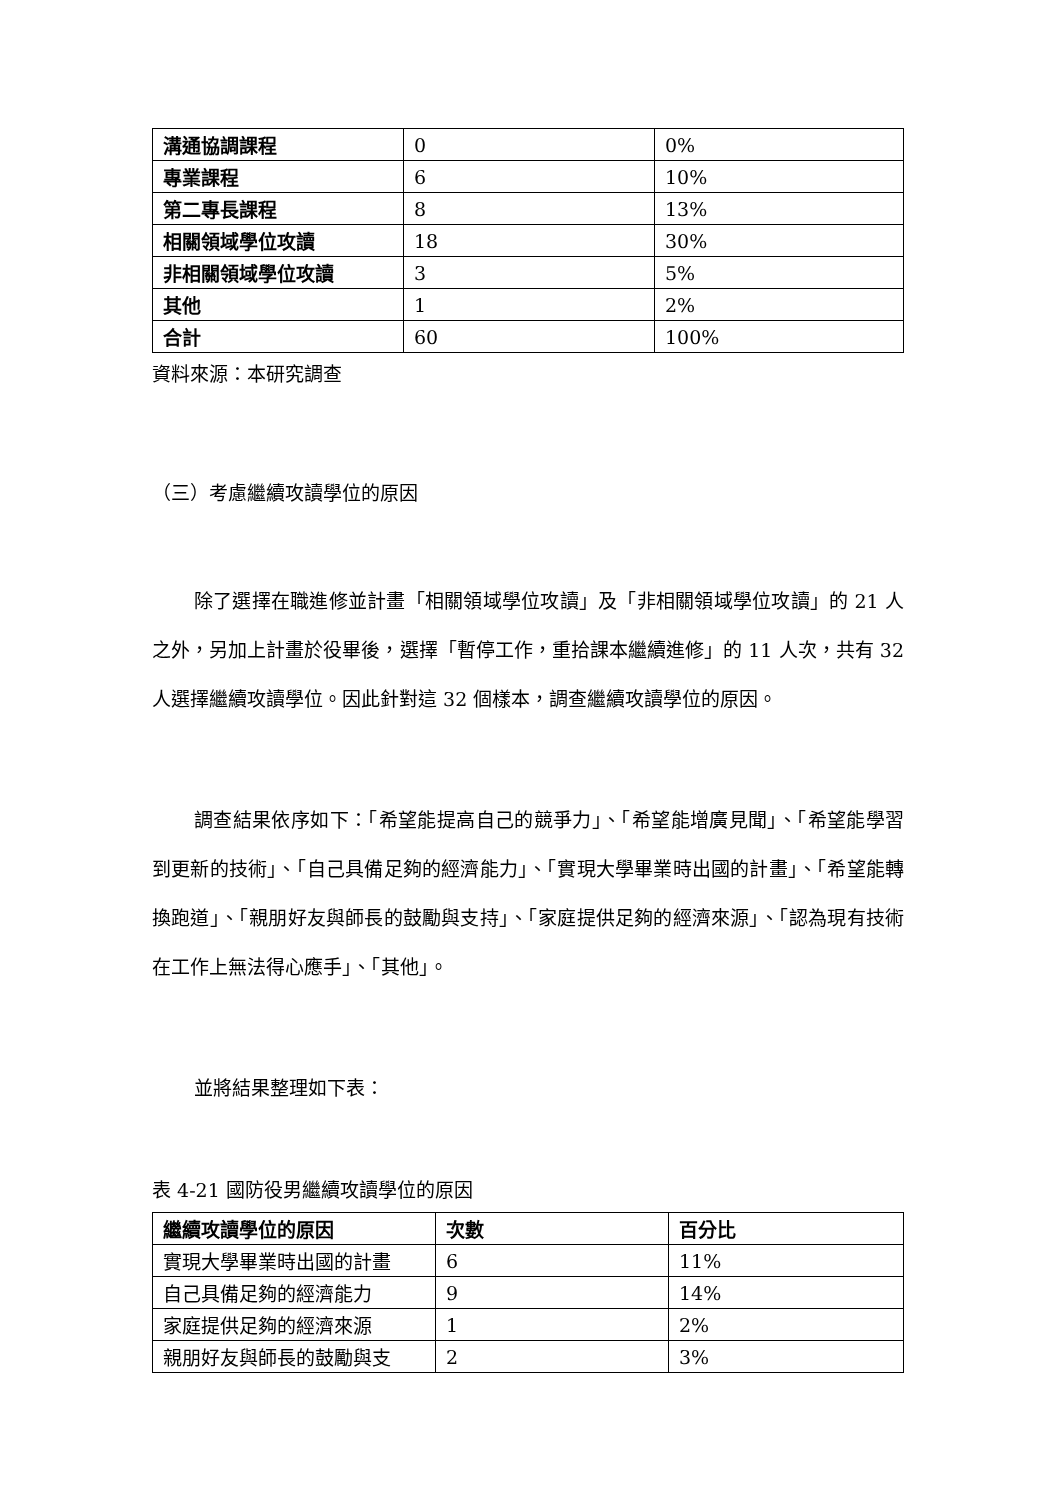| 溝通協調課程 | 0 | 0% |
| 專業課程 | 6 | 10% |
| 第二專長課程 | 8 | 13% |
| 相關領域學位攻讀 | 18 | 30% |
| 非相關領域學位攻讀 | 3 | 5% |
| 其他 | 1 | 2% |
| 合計 | 60 | 100% |
資料來源：本研究調查
（三）考慮繼續攻讀學位的原因
除了選擇在職進修並計畫「相關領域學位攻讀」及「非相關領域學位攻讀」的 21 人之外，另加上計畫於役畢後，選擇「暫停工作，重拾課本繼續進修」的 11 人次，共有 32 人選擇繼續攻讀學位。因此針對這 32 個樣本，調查繼續攻讀學位的原因。
調查結果依序如下：「希望能提高自己的競爭力」、「希望能增廣見聞」、「希望能學習到更新的技術」、「自己具備足夠的經濟能力」、「實現大學畢業時出國的計畫」、「希望能轉換跑道」、「親朋好友與師長的鼓勵與支持」、「家庭提供足夠的經濟來源」、「認為現有技術在工作上無法得心應手」、「其他」。
並將結果整理如下表：
表 4-21 國防役男繼續攻讀學位的原因
| 繼續攻讀學位的原因 | 次數 | 百分比 |
| 實現大學畢業時出國的計畫 | 6 | 11% |
| 自己具備足夠的經濟能力 | 9 | 14% |
| 家庭提供足夠的經濟來源 | 1 | 2% |
| 親朋好友與師長的鼓勵與支 | 2 | 3% |